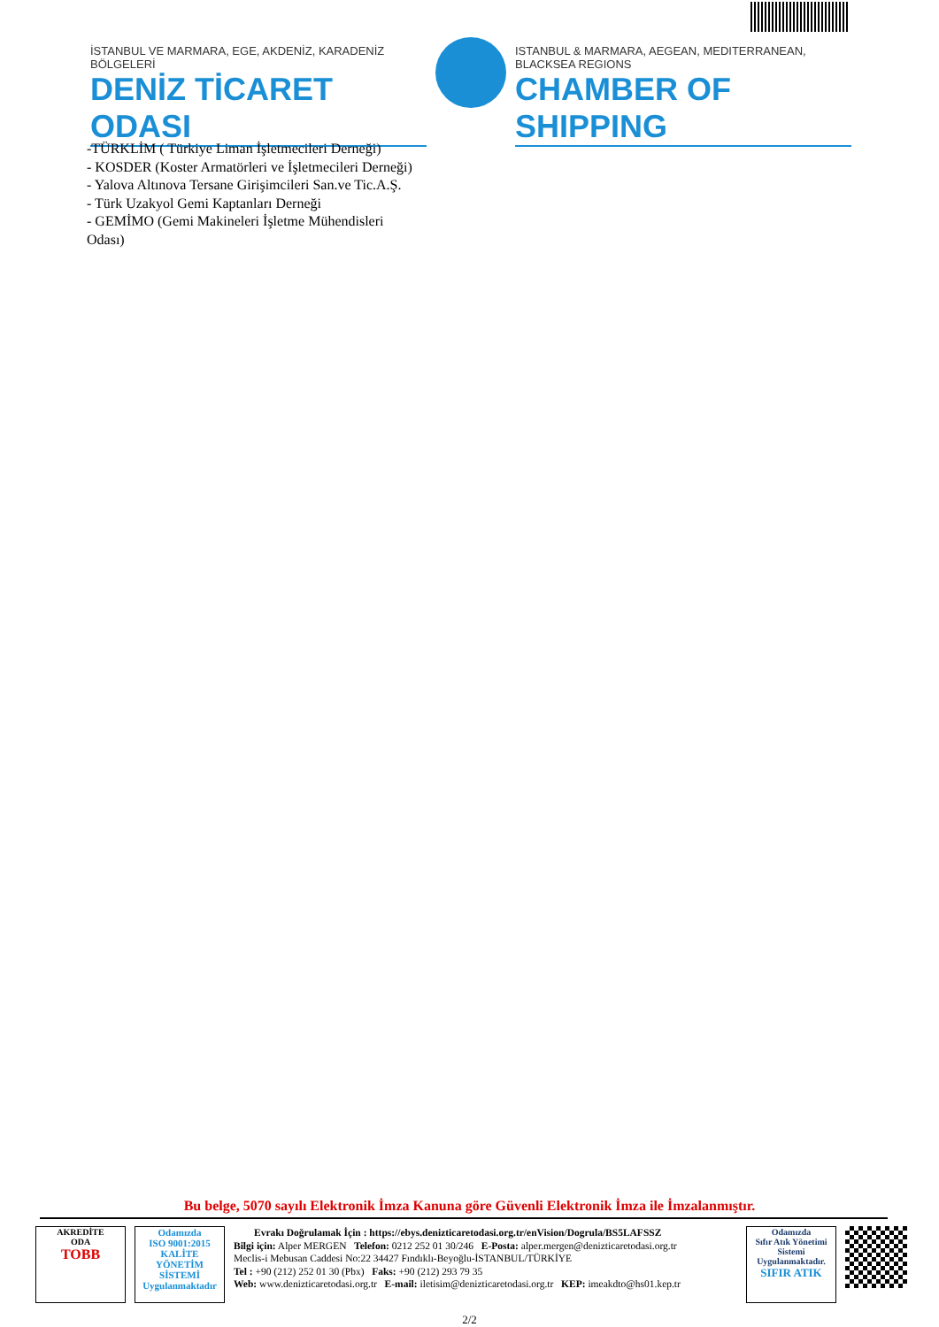İSTANBUL VE MARMARA, EGE, AKDENİZ, KARADENİZ BÖLGELERİ
DENİZ TİCARET ODASI
ISTANBUL & MARMARA, AEGEAN, MEDITERRANEAN, BLACKSEA REGIONS
CHAMBER OF SHIPPING
-TÜRKLİM ( Türkiye Liman İşletmecileri Derneği)
- KOSDER (Koster Armatörleri ve İşletmecileri Derneği)
- Yalova Altınova Tersane Girişimcileri San.ve Tic.A.Ş.
- Türk Uzakyol Gemi Kaptanları Derneği
- GEMİMO (Gemi Makineleri İşletme Mühendisleri
Odası)
Bu belge, 5070 sayılı Elektronik İmza Kanuna göre Güvenli Elektronik İmza ile İmzalanmıştır.
AKREDİTE
ODA
TOBB
Odamızda
ISO 9001:2015
KALİTE
YÖNETİM
SİSTEMİ
Uygulanmaktadır
Evrakı Doğrulamak İçin : https://ebys.denizticaretodasi.org.tr/enVision/Dogrula/BS5LAFSSZ
Bilgi için: Alper MERGEN Telefon: 0212 252 01 30/246 E-Posta: alper.mergen@denizticaretodasi.org.tr
Meclis-i Mebusan Caddesi No:22 34427 Fındıklı-Beyoğlu-İSTANBUL/TÜRKİYE
Tel : +90 (212) 252 01 30 (Pbx) Faks: +90 (212) 293 79 35
Web: www.denizticaretodasi.org.tr E-mail: iletisim@denizticaretodasi.org.tr KEP: imeakdto@hs01.kep.tr
Odamızda
Sıfır Atık Yönetimi
Sistemi
Uygulanmaktadır.
SIFIR ATIK
2/2